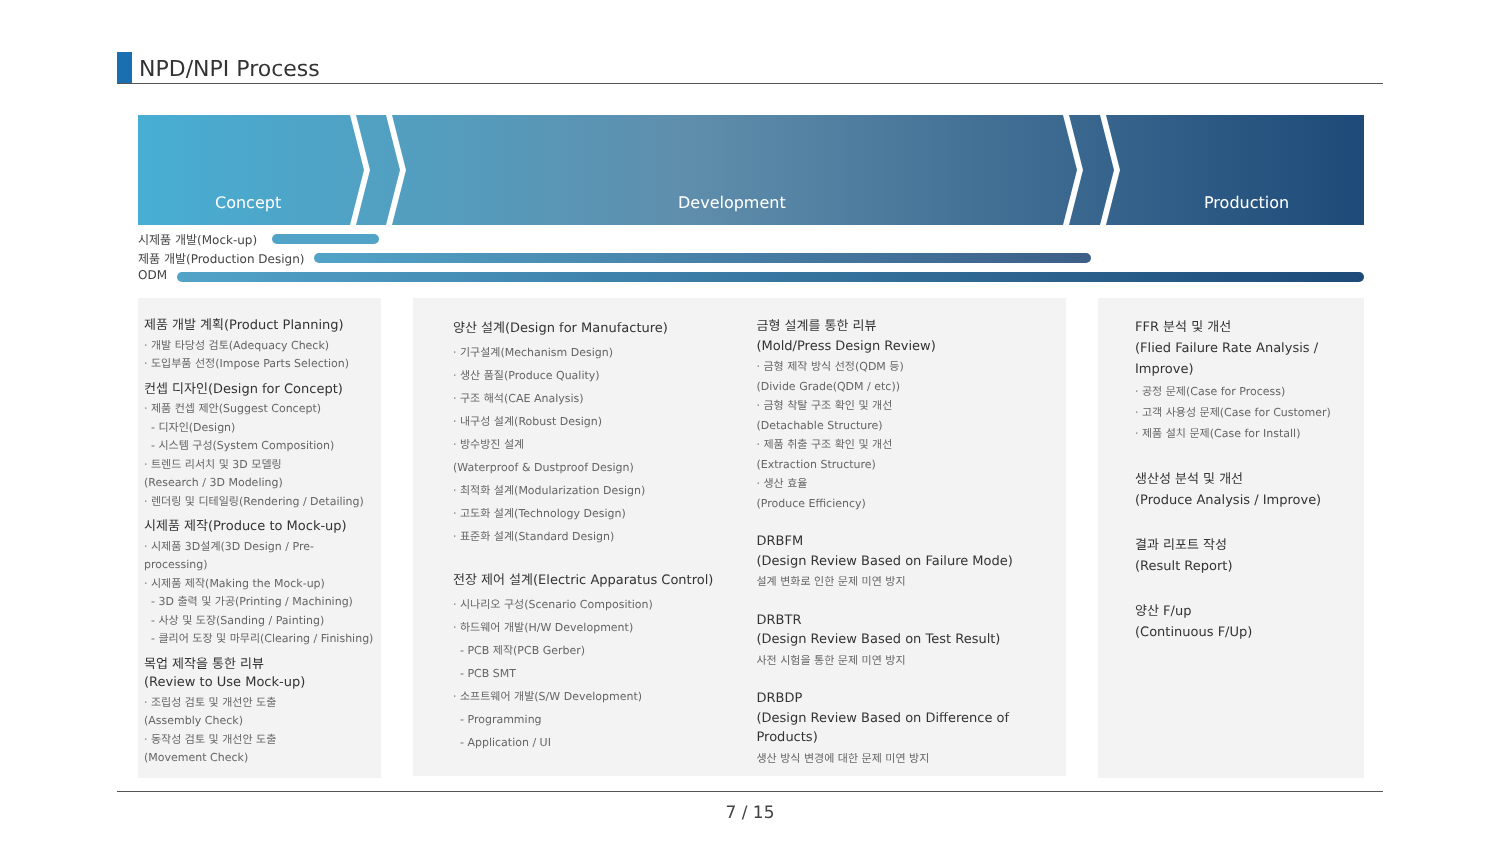NPD/NPI Process
Concept Development Production
시제품 개발(Mock-up) 제품 개발(Production Design) ODM
제품 개발 계획(Product Planning)
· 개발 타당성 검토(Adequacy Check)
· 도입부품 선정(Impose Parts Selection)
컨셉 디자인(Design for Concept)
· 제품 컨셉 제안(Suggest Concept)
- 디자인(Design)
- 시스템 구성(System Composition)
· 트렌드 리서치 및 3D 모델링
(Research / 3D Modeling)
· 렌더링 및 디테일링(Rendering / Detailing)
시제품 제작(Produce to Mock-up)
· 시제품 3D설계(3D Design / Pre-processing)
· 시제품 제작(Making the Mock-up)
- 3D 출력 및 가공(Printing / Machining)
- 사상 및 도장(Sanding / Painting)
- 클리어 도장 및 마무리(Clearing / Finishing)
목업 제작을 통한 리뷰
(Review to Use Mock-up)
· 조립성 검토 및 개선안 도출
(Assembly Check)
· 동작성 검토 및 개선안 도출
(Movement Check)
양산 설계(Design for Manufacture)
· 기구설계(Mechanism Design)
· 생산 품질(Produce Quality)
· 구조 해석(CAE Analysis)
· 내구성 설계(Robust Design)
· 방수방진 설계
(Waterproof & Dustproof Design)
· 최적화 설계(Modularization Design)
· 고도화 설계(Technology Design)
· 표준화 설계(Standard Design)
전장 제어 설계(Electric Apparatus Control)
· 시나리오 구성(Scenario Composition)
· 하드웨어 개발(H/W Development)
- PCB 제작(PCB Gerber)
- PCB SMT
· 소프트웨어 개발(S/W Development)
- Programming
- Application / UI
금형 설계를 통한 리뷰
(Mold/Press Design Review)
· 금형 제작 방식 선정(QDM 등)
(Divide Grade(QDM / etc))
· 금형 착탈 구조 확인 및 개선
(Detachable Structure)
· 제품 취출 구조 확인 및 개선
(Extraction Structure)
· 생산 효율
(Produce Efficiency)
DRBFM
(Design Review Based on Failure Mode)
설계 변화로 인한 문제 미연 방지
DRBTR
(Design Review Based on Test Result)
사전 시험을 통한 문제 미연 방지
DRBDP
(Design Review Based on Difference of Products)
생산 방식 변경에 대한 문제 미연 방지
FFR 분석 및 개선
(Flied Failure Rate Analysis / Improve)
· 공정 문제(Case for Process)
· 고객 사용성 문제(Case for Customer)
· 제품 설치 문제(Case for Install)
생산성 분석 및 개선
(Produce Analysis / Improve)
결과 리포트 작성
(Result Report)
양산 F/up
(Continuous F/Up)
7 / 15